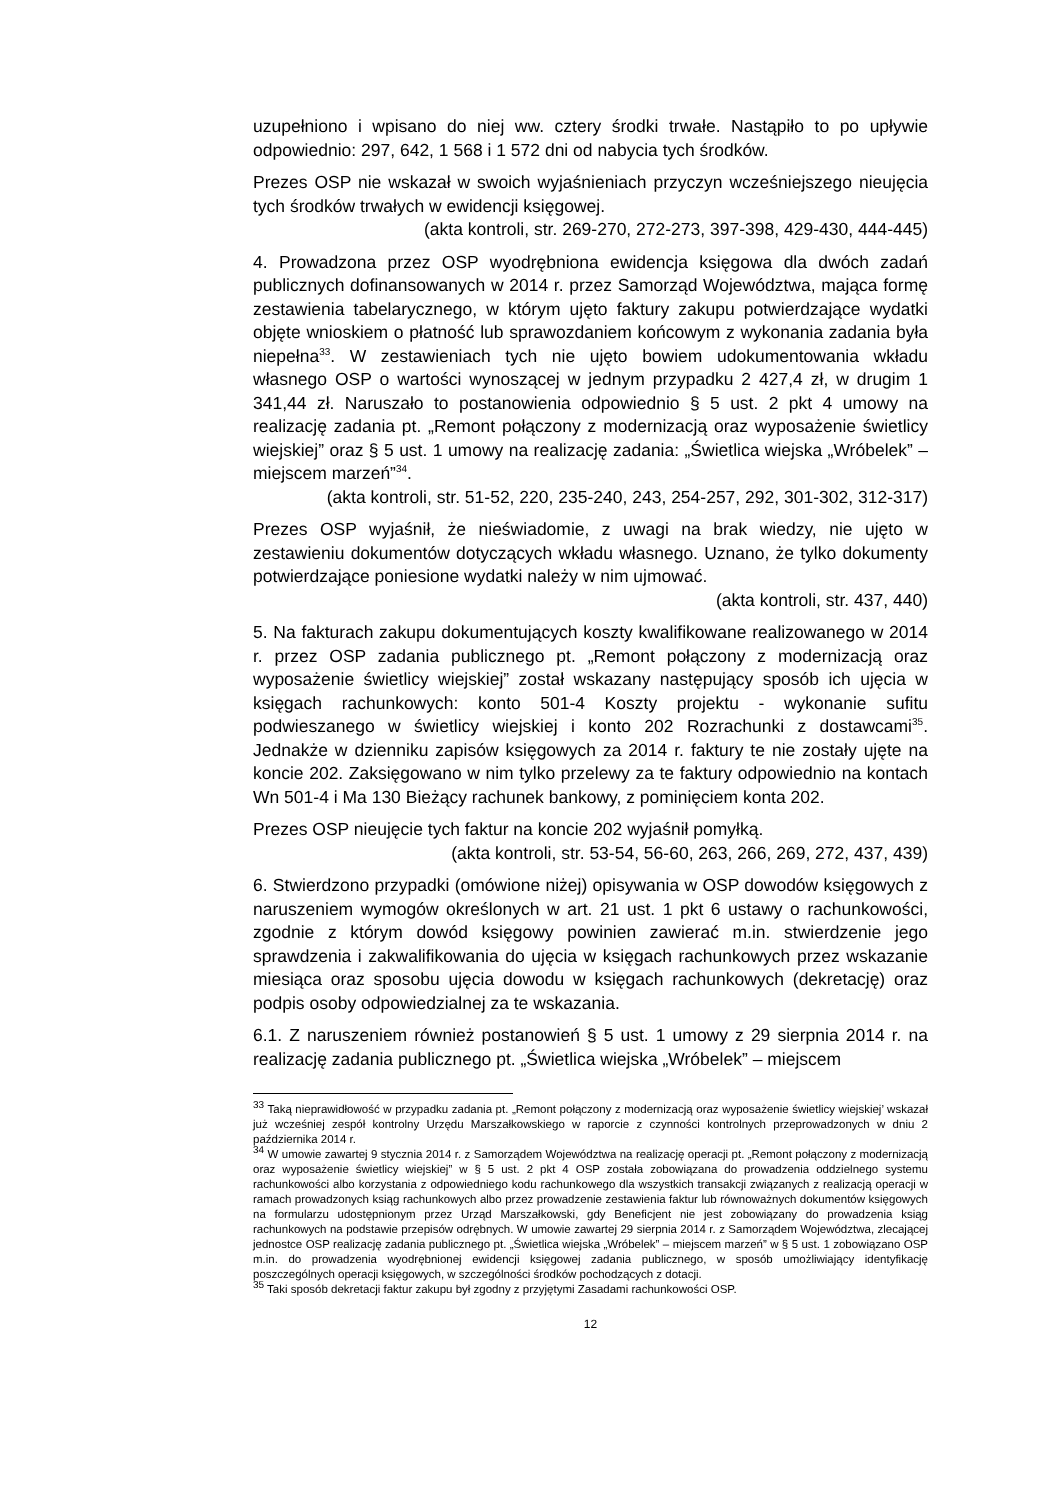uzupełniono i wpisano do niej ww. cztery środki trwałe. Nastąpiło to po upływie odpowiednio: 297, 642, 1 568 i 1 572 dni od nabycia tych środków.
Prezes OSP nie wskazał w swoich wyjaśnieniach przyczyn wcześniejszego nieujęcia tych środków trwałych w ewidencji księgowej.
(akta kontroli, str. 269-270, 272-273, 397-398, 429-430, 444-445)
4. Prowadzona przez OSP wyodrębniona ewidencja księgowa dla dwóch zadań publicznych dofinansowanych w 2014 r. przez Samorząd Województwa, mająca formę zestawienia tabelarycznego, w którym ujęto faktury zakupu potwierdzające wydatki objęte wnioskiem o płatność lub sprawozdaniem końcowym z wykonania zadania była niepełna<sup>33</sup>. W zestawieniach tych nie ujęto bowiem udokumentowania wkładu własnego OSP o wartości wynoszącej w jednym przypadku 2 427,4 zł, w drugim 1 341,44 zł. Naruszało to postanowienia odpowiednio § 5 ust. 2 pkt 4 umowy na realizację zadania pt. „Remont połączony z modernizacją oraz wyposażenie świetlicy wiejskiej” oraz § 5 ust. 1 umowy na realizację zadania: „Świetlica wiejska „Wróbelek” – miejscem marzeń”<sup>34</sup>.
(akta kontroli, str. 51-52, 220, 235-240, 243, 254-257, 292, 301-302, 312-317)
Prezes OSP wyjaśnił, że nieświadomie, z uwagi na brak wiedzy, nie ujęto w zestawieniu dokumentów dotyczących wkładu własnego. Uznano, że tylko dokumenty potwierdzające poniesione wydatki należy w nim ujmować.
(akta kontroli, str. 437, 440)
5. Na fakturach zakupu dokumentujących koszty kwalifikowane realizowanego w 2014 r. przez OSP zadania publicznego pt. „Remont połączony z modernizacją oraz wyposażenie świetlicy wiejskiej” został wskazany następujący sposób ich ujęcia w księgach rachunkowych: konto 501-4 Koszty projektu - wykonanie sufitu podwieszanego w świetlicy wiejskiej i konto 202 Rozrachunki z dostawcami<sup>35</sup>. Jednakże w dzienniku zapisów księgowych za 2014 r. faktury te nie zostały ujęte na koncie 202. Zaksięgowano w nim tylko przelewy za te faktury odpowiednio na kontach Wn 501-4 i Ma 130 Bieżący rachunek bankowy, z pominięciem konta 202.
Prezes OSP nieujęcie tych faktur na koncie 202 wyjaśnił pomyłką.
(akta kontroli, str. 53-54, 56-60, 263, 266, 269, 272, 437, 439)
6. Stwierdzono przypadki (omówione niżej) opisywania w OSP dowodów księgowych z naruszeniem wymogów określonych w art. 21 ust. 1 pkt 6 ustawy o rachunkowości, zgodnie z którym dowód księgowy powinien zawierać m.in. stwierdzenie jego sprawdzenia i zakwalifikowania do ujęcia w księgach rachunkowych przez wskazanie miesiąca oraz sposobu ujęcia dowodu w księgach rachunkowych (dekretację) oraz podpis osoby odpowiedzialnej za te wskazania.
6.1. Z naruszeniem również postanowień § 5 ust. 1 umowy z 29 sierpnia 2014 r. na realizację zadania publicznego pt. „Świetlica wiejska „Wróbelek” – miejscem
<sup>33</sup> Taką nieprawidłowość w przypadku zadania pt. „Remont połączony z modernizacją oraz wyposażenie świetlicy wiejskiej’ wskazał już wcześniej zespół kontrolny Urzędu Marszałkowskiego w raporcie z czynności kontrolnych przeprowadzonych w dniu 2 października 2014 r.
<sup>34</sup> W umowie zawartej 9 stycznia 2014 r. z Samorządem Województwa na realizację operacji pt. „Remont połączony z modernizacją oraz wyposażenie świetlicy wiejskiej” w § 5 ust. 2 pkt 4 OSP została zobowiązana do prowadzenia oddzielnego systemu rachunkowości albo korzystania z odpowiedniego kodu rachunkowego dla wszystkich transakcji związanych z realizacją operacji w ramach prowadzonych ksiąg rachunkowych albo przez prowadzenie zestawienia faktur lub równoważnych dokumentów księgowych na formularzu udostępnionym przez Urząd Marszałkowski, gdy Beneficjent nie jest zobowiązany do prowadzenia ksiąg rachunkowych na podstawie przepisów odrębnych. W umowie zawartej 29 sierpnia 2014 r. z Samorządem Województwa, zlecającej jednostce OSP realizację zadania publicznego pt. „Świetlica wiejska „Wróbelek” – miejscem marzeń” w § 5 ust. 1 zobowiązano OSP m.in. do prowadzenia wyodrębnionej ewidencji księgowej zadania publicznego, w sposób umożliwiający identyfikację poszczególnych operacji księgowych, w szczególności środków pochodzących z dotacji.
<sup>35</sup> Taki sposób dekretacji faktur zakupu był zgodny z przyjętymi Zasadami rachunkowości OSP.
12